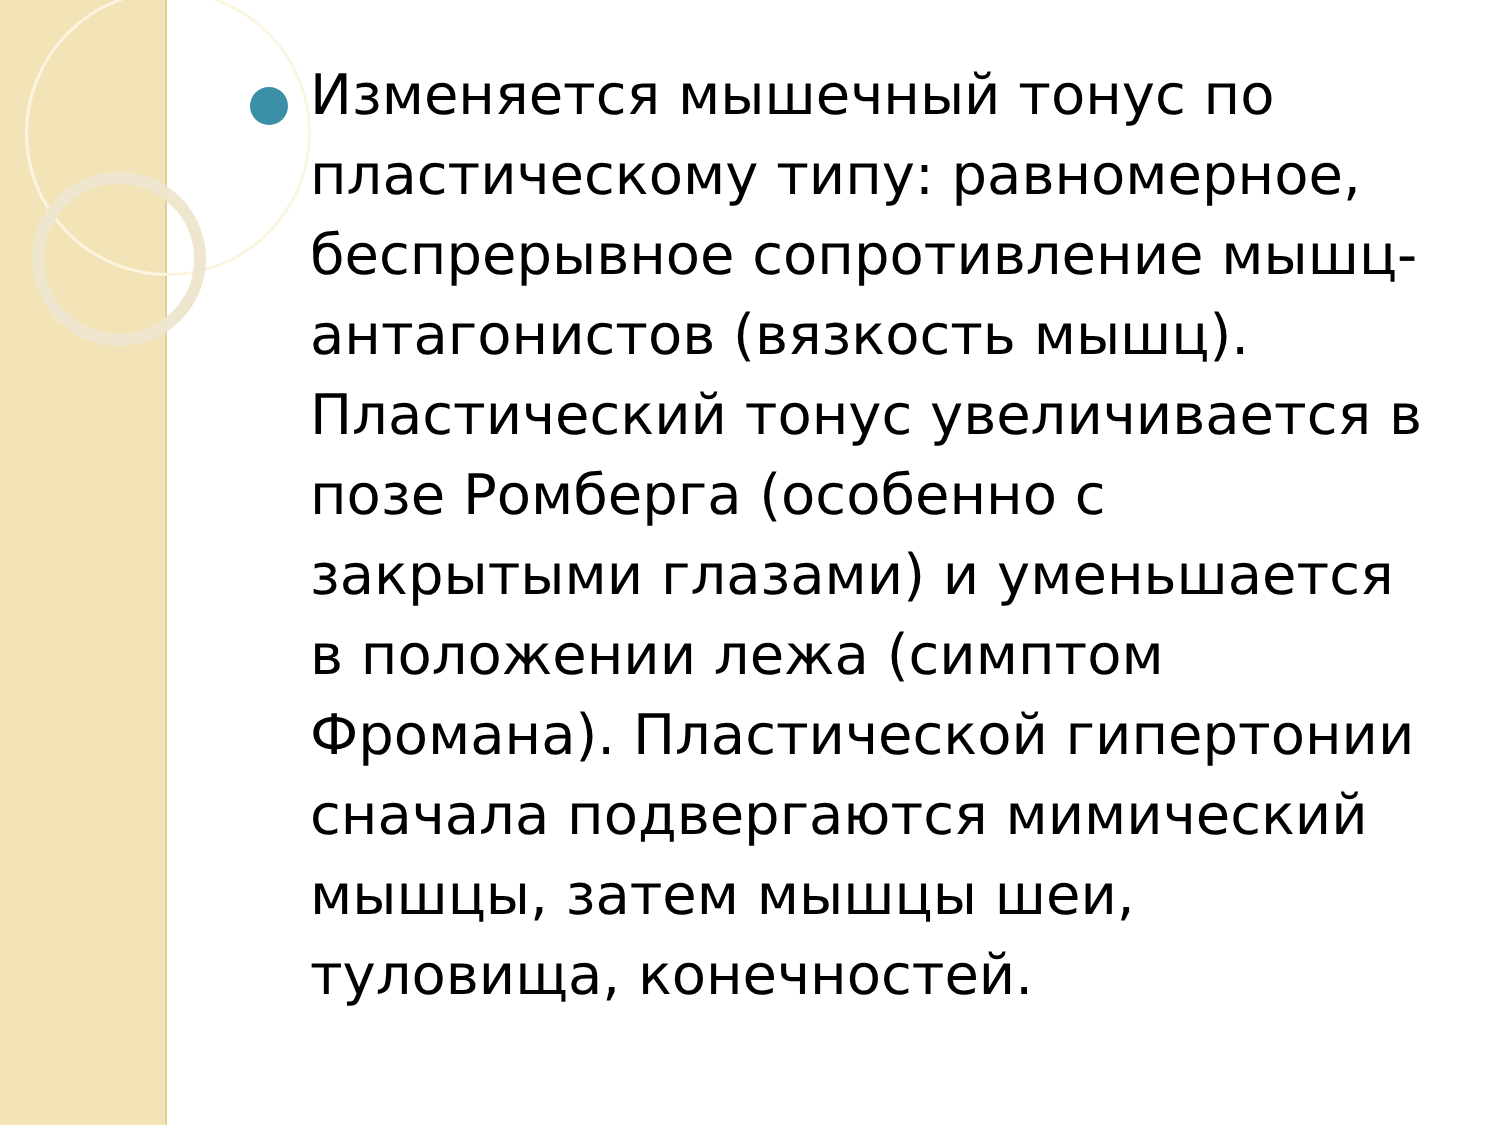Изменяется мышечный тонус по пластическому типу: равномерное, беспрерывное сопротивление мышц-антагонистов (вязкость мышц). Пластический тонус увеличивается в позе Ромберга (особенно с закрытыми глазами) и уменьшается в положении лежа (симптом Фромана). Пластической гипертонии сначала подвергаются мимический мышцы, затем мышцы шеи, туловища, конечностей.